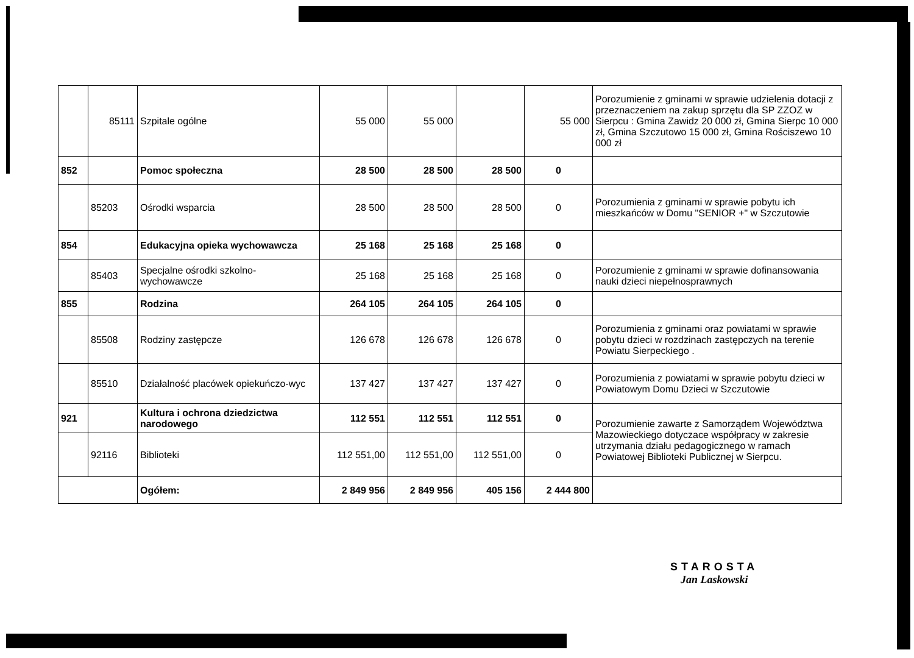| | 85111 | Szpitale ogólne | 55 000 | 55 000 | | 55 000 | Porozumienie z gminami w sprawie udzielenia dotacji z przeznaczeniem na zakup sprzętu dla SP ZZOZ w Sierpcu : Gmina Zawidz 20 000 zł, Gmina Sierpc 10 000 zł, Gmina Szczutowo 15 000 zł, Gmina Rościszewo 10 000 zł |
| 852 | | Pomoc społeczna | 28 500 | 28 500 | 28 500 | 0 | |
| | 85203 | Ośrodki wsparcia | 28 500 | 28 500 | 28 500 | 0 | Porozumienia z gminami w sprawie pobytu ich mieszkańców w Domu "SENIOR +" w Szczutowie |
| 854 | | Edukacyjna opieka wychowawcza | 25 168 | 25 168 | 25 168 | 0 | |
| | 85403 | Specjalne ośrodki szkolno-wychowawcze | 25 168 | 25 168 | 25 168 | 0 | Porozumienie z gminami w sprawie dofinansowania nauki dzieci niepełnosprawnych |
| 855 | | Rodzina | 264 105 | 264 105 | 264 105 | 0 | |
| | 85508 | Rodziny zastępcze | 126 678 | 126 678 | 126 678 | 0 | Porozumienia z gminami oraz powiatami w sprawie pobytu dzieci w rozdzinach zastępczych na terenie Powiatu Sierpeckiego . |
| | 85510 | Działalność placówek opiekuńczo-wyc | 137 427 | 137 427 | 137 427 | 0 | Porozumienia z powiatami w sprawie pobytu dzieci w Powiatowym Domu Dzieci w Szczutowie |
| 921 | | Kultura i ochrona dziedzictwa narodowego | 112 551 | 112 551 | 112 551 | 0 | Porozumienie zawarte z Samorządem Województwa Mazowieckiego dotyczace współpracy w zakresie utrzymania działu pedagogicznego w ramach Powiatowej Biblioteki Publicznej w Sierpcu. |
| | 92116 | Biblioteki | 112 551,00 | 112 551,00 | 112 551,00 | 0 | |
| | | Ogółem: | 2 849 956 | 2 849 956 | 405 156 | 2 444 800 | |
STAROSTA
Jan Laskowski